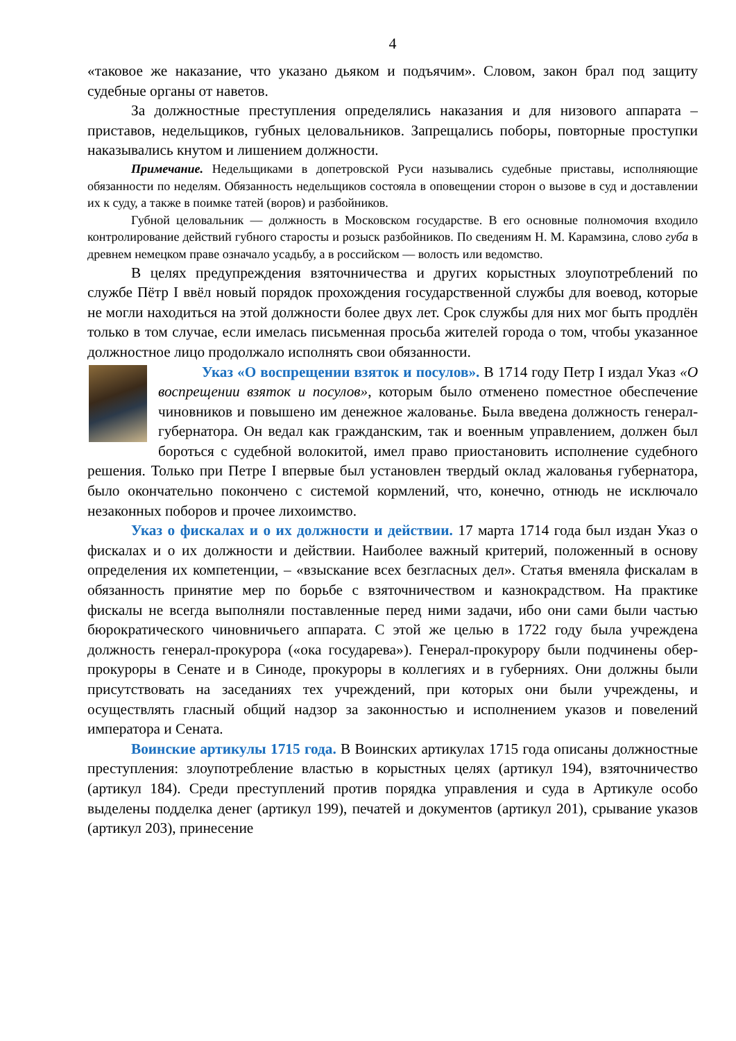4
«таковое же наказание, что указано дьяком и подъячим». Словом, закон брал под защиту судебные органы от наветов.
За должностные преступления определялись наказания и для низового аппарата – приставов, недельщиков, губных целовальников. Запрещались поборы, повторные проступки наказывались кнутом и лишением должности.
Примечание. Недельщиками в допетровской Руси назывались судебные приставы, исполняющие обязанности по неделям. Обязанность недельщиков состояла в оповещении сторон о вызове в суд и доставлении их к суду, а также в поимке татей (воров) и разбойников.
Губной целовальник — должность в Московском государстве. В его основные полномочия входило контролирование действий губного старосты и розыск разбойников. По сведениям Н. М. Карамзина, слово губа в древнем немецком праве означало усадьбу, а в российском — волость или ведомство.
В целях предупреждения взяточничества и других корыстных злоупотреблений по службе Пётр I ввёл новый порядок прохождения государственной службы для воевод, которые не могли находиться на этой должности более двух лет. Срок службы для них мог быть продлён только в том случае, если имелась письменная просьба жителей города о том, чтобы указанное должностное лицо продолжало исполнять свои обязанности.
Указ «О воспрещении взяток и посулов». В 1714 году Петр I издал Указ «О воспрещении взяток и посулов», которым было отменено поместное обеспечение чиновников и повышено им денежное жалованье. Была введена должность генерал-губернатора. Он ведал как гражданским, так и военным управлением, должен был бороться с судебной волокитой, имел право приостановить исполнение судебного решения. Только при Петре I впервые был установлен твердый оклад жалованья губернатора, было окончательно покончено с системой кормлений, что, конечно, отнюдь не исключало незаконных поборов и прочее лихоимство.
Указ о фискалах и о их должности и действии. 17 марта 1714 года был издан Указ о фискалах и о их должности и действии. Наиболее важный критерий, положенный в основу определения их компетенции, – «взыскание всех безгласных дел». Статья вменяла фискалам в обязанность принятие мер по борьбе с взяточничеством и казнокрадством. На практике фискалы не всегда выполняли поставленные перед ними задачи, ибо они сами были частью бюрократического чиновничьего аппарата. С этой же целью в 1722 году была учреждена должность генерал-прокурора («ока государева»). Генерал-прокурору были подчинены обер-прокуроры в Сенате и в Синоде, прокуроры в коллегиях и в губерниях. Они должны были присутствовать на заседаниях тех учреждений, при которых они были учреждены, и осуществлять гласный общий надзор за законностью и исполнением указов и повелений императора и Сената.
Воинские артикулы 1715 года. В Воинских артикулах 1715 года описаны должностные преступления: злоупотребление властью в корыстных целях (артикул 194), взяточничество (артикул 184). Среди преступлений против порядка управления и суда в Артикуле особо выделены подделка денег (артикул 199), печатей и документов (артикул 201), срывание указов (артикул 203), принесение